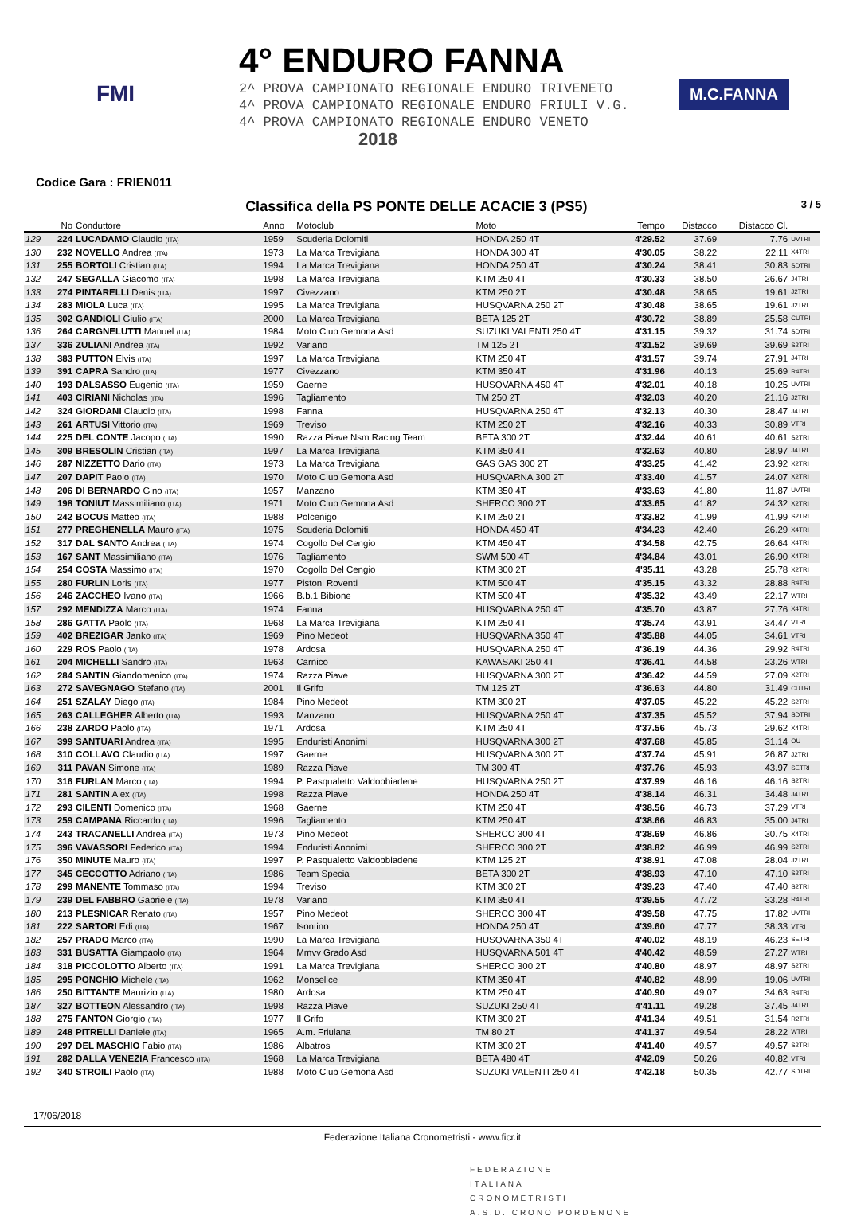FMI
4° ENDURO FANNA
2^ PROVA CAMPIONATO REGIONALE ENDURO TRIVENETO
4^ PROVA CAMPIONATO REGIONALE ENDURO FRIULI V.G.
4^ PROVA CAMPIONATO REGIONALE ENDURO VENETO
2018
M.C.FANNA
Codice Gara : FRIEN011
Classifica della PS PONTE DELLE ACACIE 3 (PS5)
3 / 5
| | No | Conduttore | Anno | Motoclub | Moto | Tempo | Distacco | Distacco Cl. | |
| --- | --- | --- | --- | --- | --- | --- | --- | --- | --- |
| 129 | 224 | LUCADAMO Claudio (ITA) | 1959 | Scuderia Dolomiti | HONDA 250 4T | 4'29.52 | 37.69 | 7.76 | UVTRI |
| 130 | 232 | NOVELLO Andrea (ITA) | 1973 | La Marca Trevigiana | HONDA 300 4T | 4'30.05 | 38.22 | 22.11 | X4TRI |
| 131 | 255 | BORTOLI Cristian (ITA) | 1994 | La Marca Trevigiana | HONDA 250 4T | 4'30.24 | 38.41 | 30.83 | SDTRI |
| 132 | 247 | SEGALLA Giacomo (ITA) | 1998 | La Marca Trevigiana | KTM 250 4T | 4'30.33 | 38.50 | 26.67 | J4TRI |
| 133 | 274 | PINTARELLI Denis (ITA) | 1997 | Civezzano | KTM 250 2T | 4'30.48 | 38.65 | 19.61 | J2TRI |
| 134 | 283 | MIOLA Luca (ITA) | 1995 | La Marca Trevigiana | HUSQVARNA 250 2T | 4'30.48 | 38.65 | 19.61 | J2TRI |
| 135 | 302 | GANDIOLI Giulio (ITA) | 2000 | La Marca Trevigiana | BETA 125 2T | 4'30.72 | 38.89 | 25.58 | CUTRI |
| 136 | 264 | CARGNELUTTI Manuel (ITA) | 1984 | Moto Club Gemona Asd | SUZUKI VALENTI 250 4T | 4'31.15 | 39.32 | 31.74 | SDTRI |
| 137 | 336 | ZULIANI Andrea (ITA) | 1992 | Variano | TM 125 2T | 4'31.52 | 39.69 | 39.69 | S2TRI |
| 138 | 383 | PUTTON Elvis (ITA) | 1997 | La Marca Trevigiana | KTM 250 4T | 4'31.57 | 39.74 | 27.91 | J4TRI |
| 139 | 391 | CAPRA Sandro (ITA) | 1977 | Civezzano | KTM 350 4T | 4'31.96 | 40.13 | 25.69 | R4TRI |
| 140 | 193 | DALSASSO Eugenio (ITA) | 1959 | Gaerne | HUSQVARNA 450 4T | 4'32.01 | 40.18 | 10.25 | UVTRI |
| 141 | 403 | CIRIANI Nicholas (ITA) | 1996 | Tagliamento | TM 250 2T | 4'32.03 | 40.20 | 21.16 | J2TRI |
| 142 | 324 | GIORDANI Claudio (ITA) | 1998 | Fanna | HUSQVARNA 250 4T | 4'32.13 | 40.30 | 28.47 | J4TRI |
| 143 | 261 | ARTUSI Vittorio (ITA) | 1969 | Treviso | KTM 250 2T | 4'32.16 | 40.33 | 30.89 | VTRI |
| 144 | 225 | DEL CONTE Jacopo (ITA) | 1990 | Razza Piave Nsm Racing Team | BETA 300 2T | 4'32.44 | 40.61 | 40.61 | S2TRI |
| 145 | 309 | BRESOLIN Cristian (ITA) | 1997 | La Marca Trevigiana | KTM 350 4T | 4'32.63 | 40.80 | 28.97 | J4TRI |
| 146 | 287 | NIZZETTO Dario (ITA) | 1973 | La Marca Trevigiana | GAS GAS 300 2T | 4'33.25 | 41.42 | 23.92 | X2TRI |
| 147 | 207 | DAPIT Paolo (ITA) | 1970 | Moto Club Gemona Asd | HUSQVARNA 300 2T | 4'33.40 | 41.57 | 24.07 | X2TRI |
| 148 | 206 | DI BERNARDO Gino (ITA) | 1957 | Manzano | KTM 350 4T | 4'33.63 | 41.80 | 11.87 | UVTRI |
| 149 | 198 | TONIUT Massimiliano (ITA) | 1971 | Moto Club Gemona Asd | SHERCO 300 2T | 4'33.65 | 41.82 | 24.32 | X2TRI |
| 150 | 242 | BOCUS Matteo (ITA) | 1988 | Polcenigo | KTM 250 2T | 4'33.82 | 41.99 | 41.99 | S2TRI |
| 151 | 277 | PREGHENELLA Mauro (ITA) | 1975 | Scuderia Dolomiti | HONDA 450 4T | 4'34.23 | 42.40 | 26.29 | X4TRI |
| 152 | 317 | DAL SANTO Andrea (ITA) | 1974 | Cogollo Del Cengio | KTM 450 4T | 4'34.58 | 42.75 | 26.64 | X4TRI |
| 153 | 167 | SANT Massimiliano (ITA) | 1976 | Tagliamento | SWM 500 4T | 4'34.84 | 43.01 | 26.90 | X4TRI |
| 154 | 254 | COSTA Massimo (ITA) | 1970 | Cogollo Del Cengio | KTM 300 2T | 4'35.11 | 43.28 | 25.78 | X2TRI |
| 155 | 280 | FURLIN Loris (ITA) | 1977 | Pistoni Roventi | KTM 500 4T | 4'35.15 | 43.32 | 28.88 | R4TRI |
| 156 | 246 | ZACCHEO Ivano (ITA) | 1966 | B.b.1 Bibione | KTM 500 4T | 4'35.32 | 43.49 | 22.17 | WTRI |
| 157 | 292 | MENDIZZA Marco (ITA) | 1974 | Fanna | HUSQVARNA 250 4T | 4'35.70 | 43.87 | 27.76 | X4TRI |
| 158 | 286 | GATTA Paolo (ITA) | 1968 | La Marca Trevigiana | KTM 250 4T | 4'35.74 | 43.91 | 34.47 | VTRI |
| 159 | 402 | BREZIGAR Janko (ITA) | 1969 | Pino Medeot | HUSQVARNA 350 4T | 4'35.88 | 44.05 | 34.61 | VTRI |
| 160 | 229 | ROS Paolo (ITA) | 1978 | Ardosa | HUSQVARNA 250 4T | 4'36.19 | 44.36 | 29.92 | R4TRI |
| 161 | 204 | MICHELLI Sandro (ITA) | 1963 | Carnico | KAWASAKI 250 4T | 4'36.41 | 44.58 | 23.26 | WTRI |
| 162 | 284 | SANTIN Giandomenico (ITA) | 1974 | Razza Piave | HUSQVARNA 300 2T | 4'36.42 | 44.59 | 27.09 | X2TRI |
| 163 | 272 | SAVEGNAGO Stefano (ITA) | 2001 | Il Grifo | TM 125 2T | 4'36.63 | 44.80 | 31.49 | CUTRI |
| 164 | 251 | SZALAY Diego (ITA) | 1984 | Pino Medeot | KTM 300 2T | 4'37.05 | 45.22 | 45.22 | S2TRI |
| 165 | 263 | CALLEGHER Alberto (ITA) | 1993 | Manzano | HUSQVARNA 250 4T | 4'37.35 | 45.52 | 37.94 | SDTRI |
| 166 | 238 | ZARDO Paolo (ITA) | 1971 | Ardosa | KTM 250 4T | 4'37.56 | 45.73 | 29.62 | X4TRI |
| 167 | 399 | SANTUARI Andrea (ITA) | 1995 | Enduristi Anonimi | HUSQVARNA 300 2T | 4'37.68 | 45.85 | 31.14 | OU |
| 168 | 310 | COLLAVO Claudio (ITA) | 1997 | Gaerne | HUSQVARNA 300 2T | 4'37.74 | 45.91 | 26.87 | J2TRI |
| 169 | 311 | PAVAN Simone (ITA) | 1989 | Razza Piave | TM 300 4T | 4'37.76 | 45.93 | 43.97 | SETRI |
| 170 | 316 | FURLAN Marco (ITA) | 1994 | P. Pasqualetto Valdobbiadene | HUSQVARNA 250 2T | 4'37.99 | 46.16 | 46.16 | S2TRI |
| 171 | 281 | SANTIN Alex (ITA) | 1998 | Razza Piave | HONDA 250 4T | 4'38.14 | 46.31 | 34.48 | J4TRI |
| 172 | 293 | CILENTI Domenico (ITA) | 1968 | Gaerne | KTM 250 4T | 4'38.56 | 46.73 | 37.29 | VTRI |
| 173 | 259 | CAMPANA Riccardo (ITA) | 1996 | Tagliamento | KTM 250 4T | 4'38.66 | 46.83 | 35.00 | J4TRI |
| 174 | 243 | TRACANELLI Andrea (ITA) | 1973 | Pino Medeot | SHERCO 300 4T | 4'38.69 | 46.86 | 30.75 | X4TRI |
| 175 | 396 | VAVASSORI Federico (ITA) | 1994 | Enduristi Anonimi | SHERCO 300 2T | 4'38.82 | 46.99 | 46.99 | S2TRI |
| 176 | 350 | MINUTE Mauro (ITA) | 1997 | P. Pasqualetto Valdobbiadene | KTM 125 2T | 4'38.91 | 47.08 | 28.04 | J2TRI |
| 177 | 345 | CECCOTTO Adriano (ITA) | 1986 | Team Specia | BETA 300 2T | 4'38.93 | 47.10 | 47.10 | S2TRI |
| 178 | 299 | MANENTE Tommaso (ITA) | 1994 | Treviso | KTM 300 2T | 4'39.23 | 47.40 | 47.40 | S2TRI |
| 179 | 239 | DEL FABBRO Gabriele (ITA) | 1978 | Variano | KTM 350 4T | 4'39.55 | 47.72 | 33.28 | R4TRI |
| 180 | 213 | PLESNICAR Renato (ITA) | 1957 | Pino Medeot | SHERCO 300 4T | 4'39.58 | 47.75 | 17.82 | UVTRI |
| 181 | 222 | SARTORI Edi (ITA) | 1967 | Isontino | HONDA 250 4T | 4'39.60 | 47.77 | 38.33 | VTRI |
| 182 | 257 | PRADO Marco (ITA) | 1990 | La Marca Trevigiana | HUSQVARNA 350 4T | 4'40.02 | 48.19 | 46.23 | SETRI |
| 183 | 331 | BUSATTA Giampaolo (ITA) | 1964 | Mmvv Grado Asd | HUSQVARNA 501 4T | 4'40.42 | 48.59 | 27.27 | WTRI |
| 184 | 318 | PICCOLOTTO Alberto (ITA) | 1991 | La Marca Trevigiana | SHERCO 300 2T | 4'40.80 | 48.97 | 48.97 | S2TRI |
| 185 | 295 | PONCHIO Michele (ITA) | 1962 | Monselice | KTM 350 4T | 4'40.82 | 48.99 | 19.06 | UVTRI |
| 186 | 250 | BITTANTE Maurizio (ITA) | 1980 | Ardosa | KTM 250 4T | 4'40.90 | 49.07 | 34.63 | R4TRI |
| 187 | 327 | BOTTEON Alessandro (ITA) | 1998 | Razza Piave | SUZUKI 250 4T | 4'41.11 | 49.28 | 37.45 | J4TRI |
| 188 | 275 | FANTON Giorgio (ITA) | 1977 | Il Grifo | KTM 300 2T | 4'41.34 | 49.51 | 31.54 | R2TRI |
| 189 | 248 | PITRELLI Daniele (ITA) | 1965 | A.m. Friulana | TM 80 2T | 4'41.37 | 49.54 | 28.22 | WTRI |
| 190 | 297 | DEL MASCHIO Fabio (ITA) | 1986 | Albatros | KTM 300 2T | 4'41.40 | 49.57 | 49.57 | S2TRI |
| 191 | 282 | DALLA VENEZIA Francesco (ITA) | 1968 | La Marca Trevigiana | BETA 480 4T | 4'42.09 | 50.26 | 40.82 | VTRI |
| 192 | 340 | STROILI Paolo (ITA) | 1988 | Moto Club Gemona Asd | SUZUKI VALENTI 250 4T | 4'42.18 | 50.35 | 42.77 | SDTRI |
17/06/2018
Federazione Italiana Cronometristi - www.ficr.it
FEDERAZIONE
ITALIANA
CRONOMETRISTI
A.S.D. CRONO PORDENONE